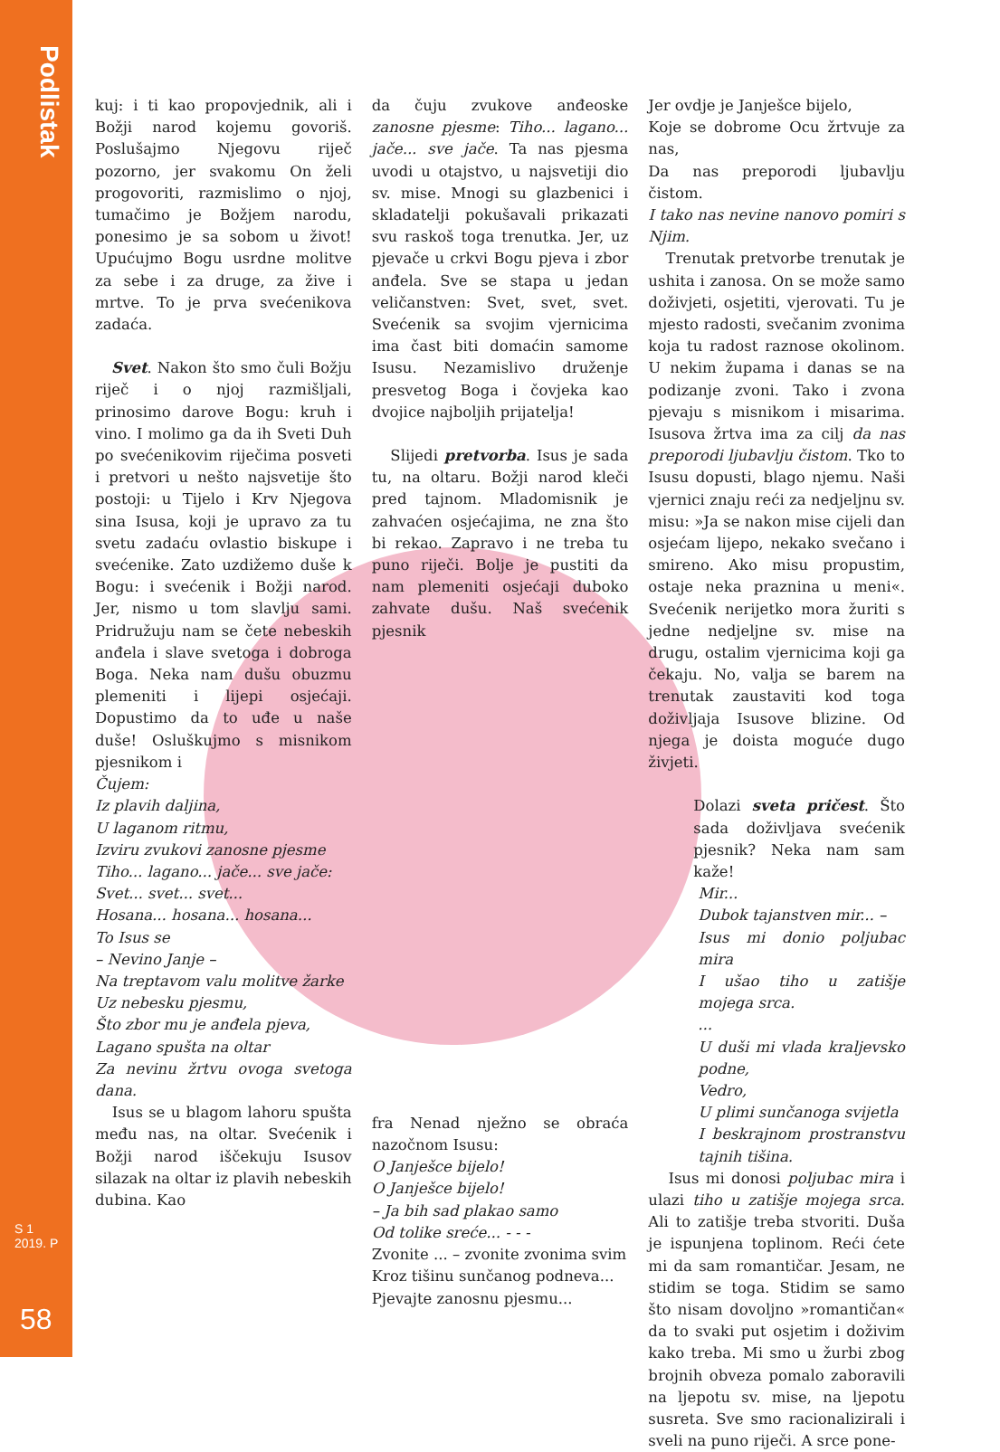Podlistak
S 1
2019. P
58
kuj: i ti kao propovjednik, ali i Božji narod kojemu govoriš. Poslušajmo Njegovu riječ pozorno, jer svakomu On želi progovoriti, razmislimo o njoj, tumačimo je Božjem narodu, ponesimo je sa sobom u život! Upućujmo Bogu usrdne molitve za sebe i za druge, za žive i mrtve. To je prva svećenikova zadaća.
Svet. Nakon što smo čuli Božju riječ i o njoj razmišljali, prinosimo darove Bogu: kruh i vino. I molimo ga da ih Sveti Duh po svećenikovim riječima posveti i pretvori u nešto najsvetije što postoji: u Tijelo i Krv Njegova sina Isusa, koji je upravo za tu svetu zadaću ovlastio biskupe i svećenike. Zato uzdižemo duše k Bogu: i svećenik i Božji narod. Jer, nismo u tom slavlju sami. Pridružuju nam se čete nebeskih anđela i slave svetoga i dobroga Boga. Neka nam dušu obuzmu plemeniti i lijepi osjećaji. Dopustimo da to uđe u naše duše! Osluškujmo s misnikom pjesnikom i
Čujem:
Iz plavih daljina,
U laganom ritmu,
Izviru zvukovi zanosne pjesme
Tiho... lagano... jače... sve jače:
Svet... svet... svet...
Hosana... hosana... hosana...
To Isus se
– Nevino Janje –
Na treptavom valu molitve žarke
Uz nebesku pjesmu,
Što zbor mu je anđela pjeva,
Lagano spušta na oltar
Za nevinu žrtvu ovoga svetoga dana.
Isus se u blagom lahoru spušta među nas, na oltar. Svećenik i Božji narod iščekuju Isusov silazak na oltar iz plavih nebeskih dubina. Kao
da čuju zvukove anđeoske zanosne pjesme: Tiho... lagano... jače... sve jače. Ta nas pjesma uvodi u otajstvo, u najsvetiji dio sv. mise. Mnogi su glazbenici i skladatelji pokušavali prikazati svu raskoš toga trenutka. Jer, uz pjevače u crkvi Bogu pjeva i zbor anđela. Sve se stapa u jedan veličanstven: Svet, svet, svet. Svećenik sa svojim vjernicima ima čast biti domaćin samome Isusu. Nezamislivo druženje presvetog Boga i čovjeka kao dvojice najboljih prijatelja!
Slijedi pretvorba. Isus je sada tu, na oltaru. Božji narod kleči pred tajnom. Mladomisnik je zahvaćen osjećajima, ne zna što bi rekao. Zapravo i ne treba tu puno riječi. Bolje je pustiti da nam plemeniti osjećaji duboko zahvate dušu. Naš svećenik pjesnik
fra Nenad nježno se obraća nazočnom Isusu:
O Janješce bijelo!
O Janješce bijelo!
– Ja bih sad plakao samo
Od tolike sreće... - - -
Zvonite ... – zvonite zvonima svim
Kroz tišinu sunčanog podneva...
Pjevajte zanosnu pjesmu...
Jer ovdje je Janješce bijelo,
Koje se dobrome Ocu žrtvuje za nas,
Da nas preporodi ljubavlju čistom.
I tako nas nevine nanovo pomiri s Njim.
Trenutak pretvorbe trenutak je ushita i zanosa. On se može samo doživjeti, osjetiti, vjerovati. Tu je mjesto radosti, svečanim zvonima koja tu radost raznose okolinom. U nekim župama i danas se na podizanje zvoni. Tako i zvona pjevaju s misnikom i misarima. Isusova žrtva ima za cilj da nas preporodi ljubavlju čistom. Tko to Isusu dopusti, blago njemu. Naši vjernici znaju reći za nedjeljnu sv. misu: »Ja se nakon mise cijeli dan osjećam lijepo, nekako svečano i smireno. Ako misu propustim, ostaje neka praznina u meni«. Svećenik nerijetko mora žuriti s jedne nedjeljne sv. mise na drugu, ostalim vjernicima koji ga čekaju. No, valja se barem na trenutak zaustaviti kod toga doživljaja Isusove blizine. Od njega je doista moguće dugo živjeti.
Dolazi sveta pričest. Što sada doživljava svećenik pjesnik? Neka nam sam kaže!
Mir...
Dubok tajanstven mir... –
Isus mi donio poljubac mira
I ušao tiho u zatišje mojega srca.
...
U duši mi vlada kraljevsko podne,
Vedro,
U plimi sunčanoga svijetla
I beskrajnom prostranstvu tajnih tišina.
Isus mi donosi poljubac mira i ulazi tiho u zatišje mojega srca. Ali to zatišje treba stvoriti. Duša je ispunjena toplinom. Reći ćete mi da sam romantičar. Jesam, ne stidim se toga. Stidim se samo što nisam dovoljno »romantičan« da to svaki put osjetim i doživim kako treba. Mi smo u žurbi zbog brojnih obveza pomalo zaboravili na ljepotu sv. mise, na ljepotu susreta. Sve smo racionalizirali i sveli na puno riječi. A srce pone-